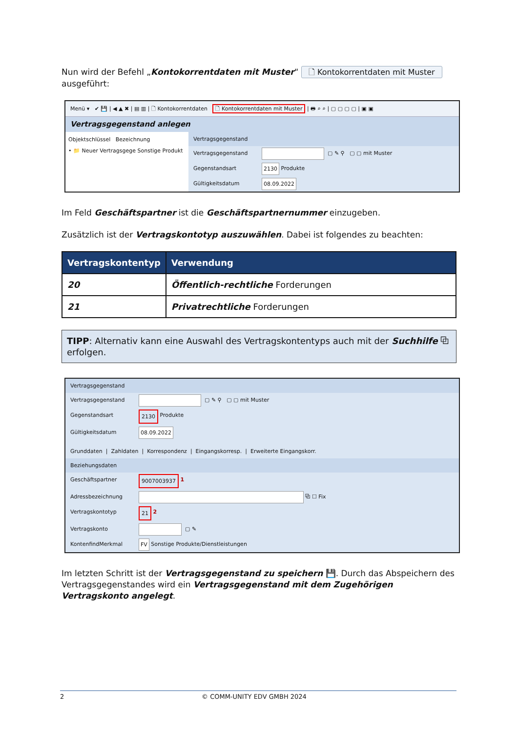Nun wird der Befehl „Kontokorrentdaten mit Muster“ 🗋 Kontokorrentdaten mit Muster ausgeführt:
Menü ▾ ✔ 💾 | ◀ ▲ ✖ | ▤ ▥ | 🗋 Kontokorrentdaten 🗋 Kontokorrentdaten mit Muster | 🖶 ⌕ ⌕ | ▢ ▢ ▢ ▢ | ▣ ▣
Vertragsgegenstand anlegen
Objektschlüssel Bezeichnung
• 📁 Neuer Vertragsgege Sonstige Produkt
Vertragsgegenstand
Vertragsgegenstand ▢ ✎ ⚲ ▢ ▢ mit Muster
Gegenstandsart 2130 Produkte
Gültigkeitsdatum 08.09.2022
Im Feld Geschäftspartner ist die Geschäftspartnernummer einzugeben.
Zusätzlich ist der Vertragskontotyp auszuwählen. Dabei ist folgendes zu beachten:
| Vertragskontentyp | Verwendung |
| --- | --- |
| 20 | Öffentlich-rechtliche Forderungen |
| 21 | Privatrechtliche Forderungen |
TIPP: Alternativ kann eine Auswahl des Vertragskontentyps auch mit der Suchhilfe ⧉ erfolgen.
Vertragsgegenstand
Vertragsgegenstand ▢ ✎ ⚲ ▢ ▢ mit Muster
Gegenstandsart 2130 Produkte
Gültigkeitsdatum 08.09.2022
Grunddaten | Zahldaten | Korrespondenz | Eingangskorresp. | Erweiterte Eingangskorr.
Beziehungsdaten
Geschäftspartner 9007003937 1
Adressbezeichnung ⧉ ☐ Fix
Vertragskontotyp 21 2
Vertragskonto ▢ ✎
KontenfindMerkmal FV Sonstige Produkte/Dienstleistungen
Im letzten Schritt ist der Vertragsgegenstand zu speichern 💾. Durch das Abspeichern des Vertragsgegenstandes wird ein Vertragsgegenstand mit dem Zugehörigen Vertragskonto angelegt.
2 © COMM-UNITY EDV GMBH 2024